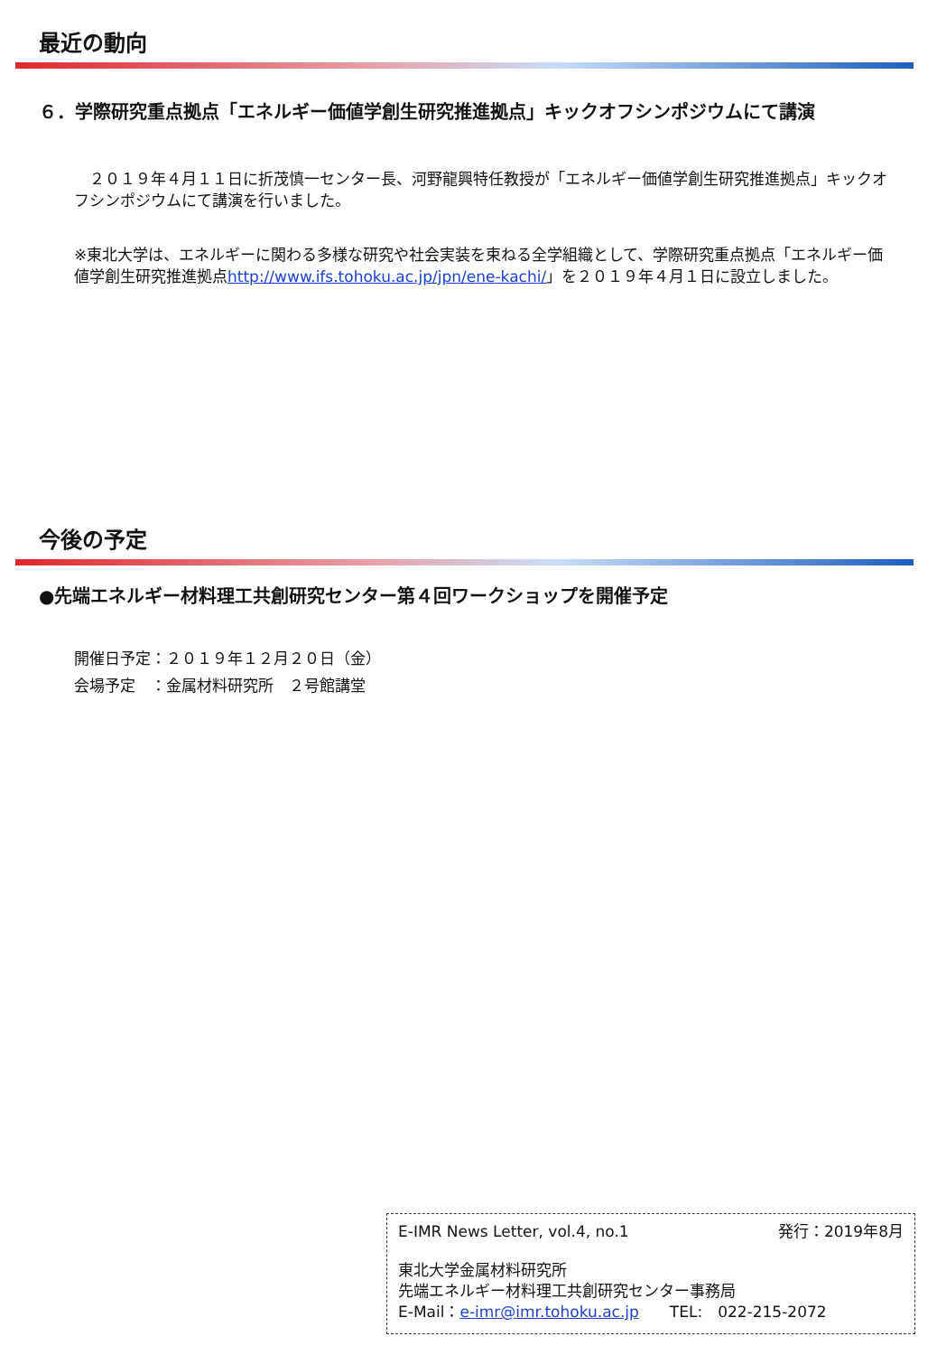最近の動向
６．学際研究重点拠点「エネルギー価値学創生研究推進拠点」キックオフシンポジウムにて講演
　２０１９年４月１１日に折茂慎一センター長、河野龍興特任教授が「エネルギー価値学創生研究推進拠点」キックオフシンポジウムにて講演を行いました。
※東北大学は、エネルギーに関わる多様な研究や社会実装を束ねる全学組織として、学際研究重点拠点「エネルギー価値学創生研究推進拠点http://www.ifs.tohoku.ac.jp/jpn/ene-kachi/」を２０１９年４月１日に設立しました。
今後の予定
●先端エネルギー材料理工共創研究センター第４回ワークショップを開催予定
開催日予定：２０１９年１２月２０日（金）
会場予定　：金属材料研究所　２号館講堂
E-IMR News Letter, vol.4, no.1 発行：2019年8月
東北大学金属材料研究所
先端エネルギー材料理工共創研究センター事務局
E-Mail：e-imr@imr.tohoku.ac.jp　　TEL:　022-215-2072